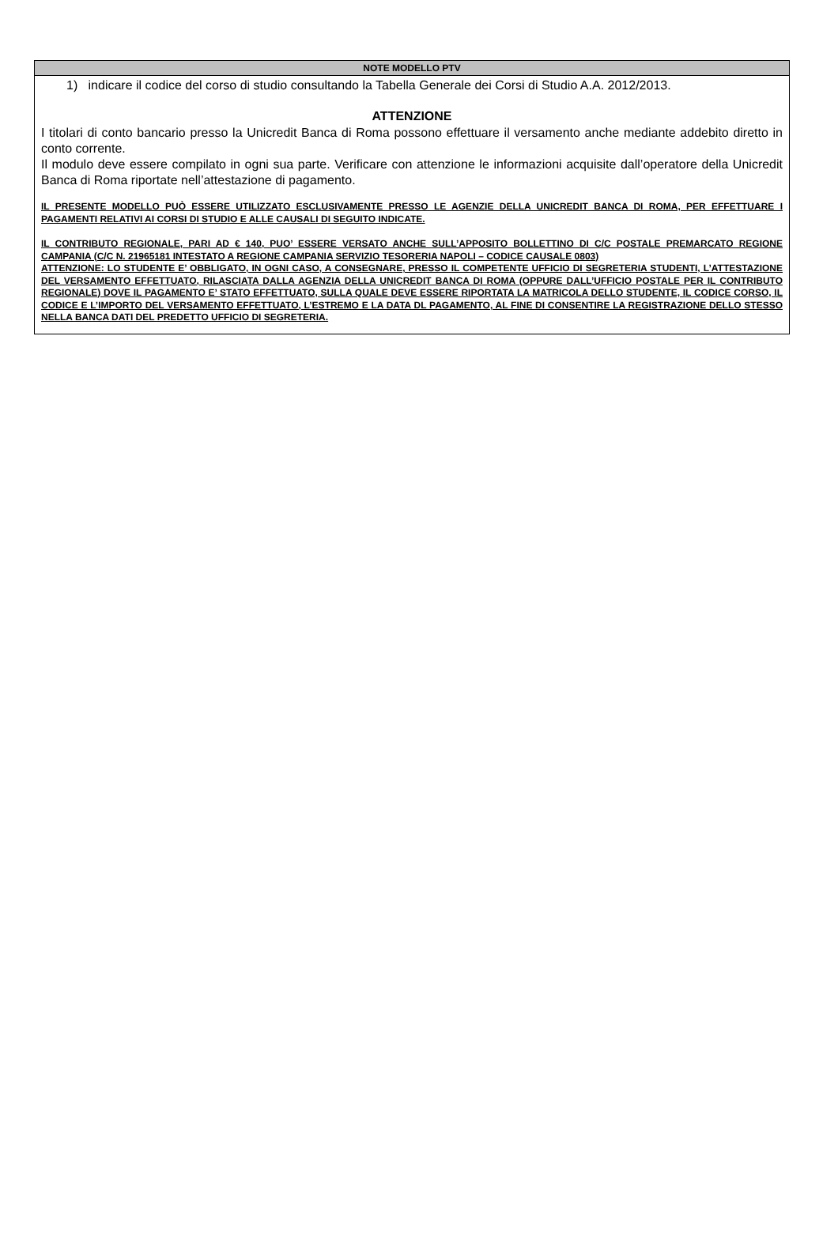NOTE MODELLO PTV
1) indicare il codice del corso di studio consultando la Tabella Generale dei Corsi di Studio A.A. 2012/2013.
ATTENZIONE
I titolari di conto bancario presso la Unicredit Banca di Roma possono effettuare il versamento anche mediante addebito diretto in conto corrente.
Il modulo deve essere compilato in ogni sua parte. Verificare con attenzione le informazioni acquisite dall’operatore della Unicredit Banca di Roma riportate nell’attestazione di pagamento.
IL PRESENTE MODELLO PUÒ ESSERE UTILIZZATO ESCLUSIVAMENTE PRESSO LE AGENZIE DELLA UNICREDIT BANCA DI ROMA, PER EFFETTUARE I PAGAMENTI RELATIVI AI CORSI DI STUDIO E ALLE CAUSALI DI SEGUITO INDICATE.
IL CONTRIBUTO REGIONALE, PARI AD € 140, PUO’ ESSERE VERSATO ANCHE SULL’APPOSITO BOLLETTINO DI C/C POSTALE PREMARCATO REGIONE CAMPANIA (C/C N. 21965181 INTESTATO A REGIONE CAMPANIA SERVIZIO TESORERIA NAPOLI – CODICE CAUSALE 0803)
ATTENZIONE: LO STUDENTE E’ OBBLIGATO, IN OGNI CASO, A CONSEGNARE, PRESSO IL COMPETENTE UFFICIO DI SEGRETERIA STUDENTI, L’ATTESTAZIONE DEL VERSAMENTO EFFETTUATO, RILASCIATA DALLA AGENZIA DELLA UNICREDIT BANCA DI ROMA (OPPURE DALL’UFFICIO POSTALE PER IL CONTRIBUTO REGIONALE) DOVE IL PAGAMENTO E’ STATO EFFETTUATO, SULLA QUALE DEVE ESSERE RIPORTATA LA MATRICOLA DELLO STUDENTE, IL CODICE CORSO, IL CODICE E L’IMPORTO DEL VERSAMENTO EFFETTUATO, L’ESTREMO E LA DATA DL PAGAMENTO, AL FINE DI CONSENTIRE LA REGISTRAZIONE DELLO STESSO NELLA BANCA DATI DEL PREDETTO UFFICIO DI SEGRETERIA.